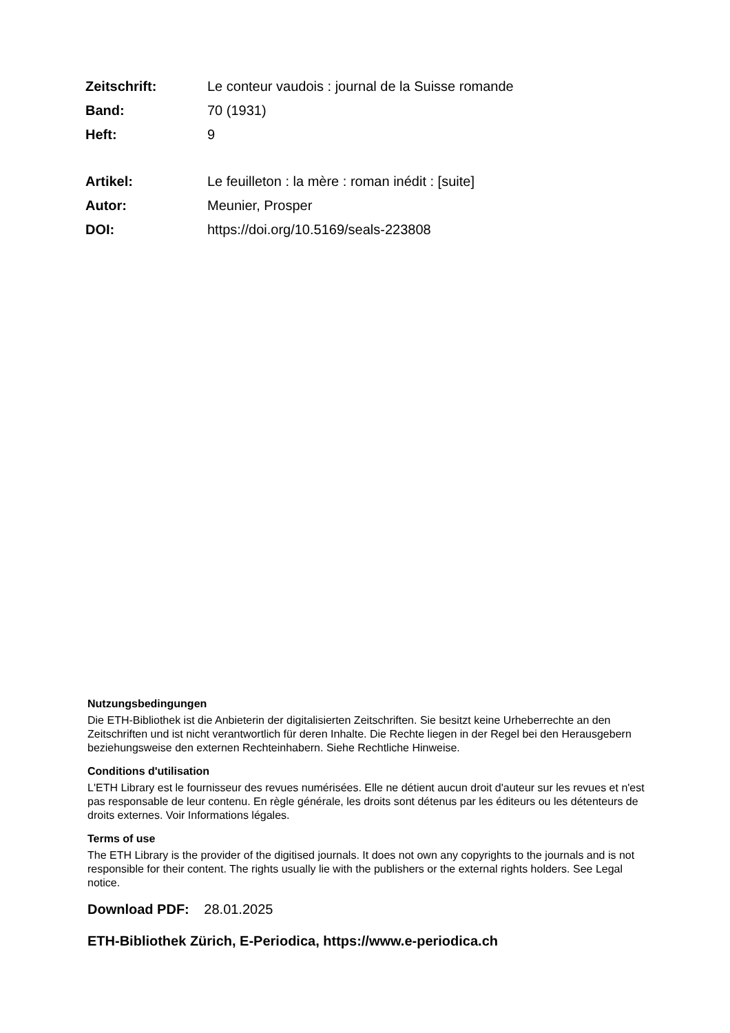| Zeitschrift: | Le conteur vaudois : journal de la Suisse romande |
| Band: | 70 (1931) |
| Heft: | 9 |
| Artikel: | Le feuilleton : la mère : roman inédit : [suite] |
| Autor: | Meunier, Prosper |
| DOI: | https://doi.org/10.5169/seals-223808 |
Nutzungsbedingungen
Die ETH-Bibliothek ist die Anbieterin der digitalisierten Zeitschriften. Sie besitzt keine Urheberrechte an den Zeitschriften und ist nicht verantwortlich für deren Inhalte. Die Rechte liegen in der Regel bei den Herausgebern beziehungsweise den externen Rechteinhabern. Siehe Rechtliche Hinweise.
Conditions d'utilisation
L'ETH Library est le fournisseur des revues numérisées. Elle ne détient aucun droit d'auteur sur les revues et n'est pas responsable de leur contenu. En règle générale, les droits sont détenus par les éditeurs ou les détenteurs de droits externes. Voir Informations légales.
Terms of use
The ETH Library is the provider of the digitised journals. It does not own any copyrights to the journals and is not responsible for their content. The rights usually lie with the publishers or the external rights holders. See Legal notice.
Download PDF: 28.01.2025
ETH-Bibliothek Zürich, E-Periodica, https://www.e-periodica.ch